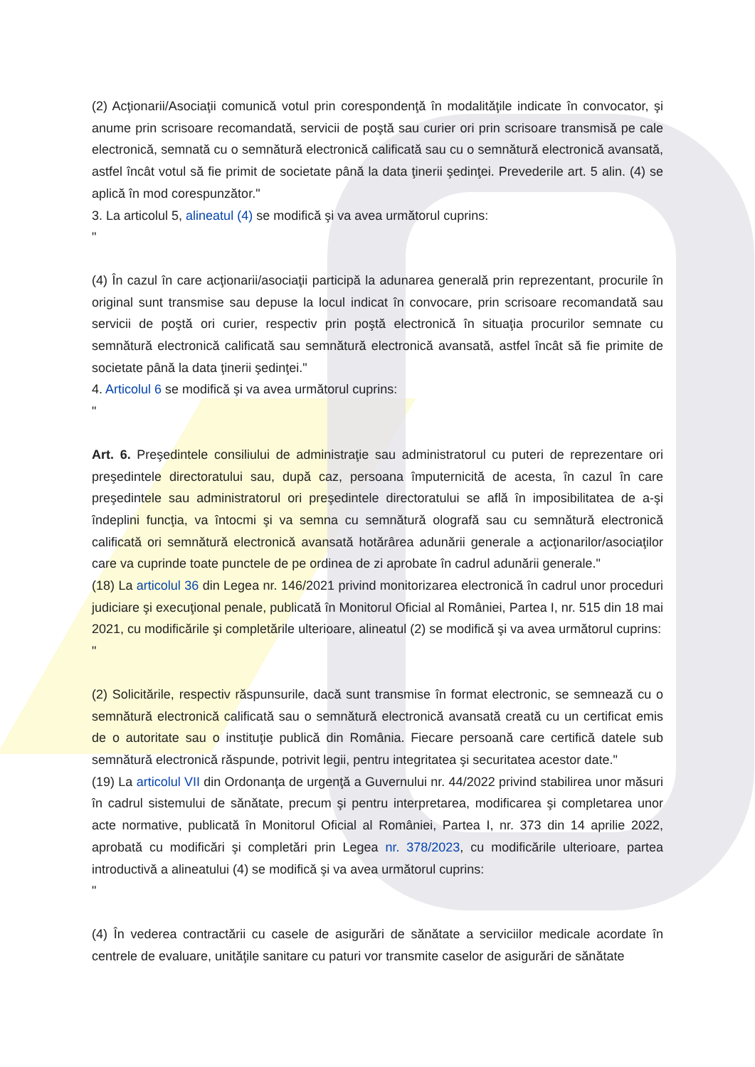(2) Acţionarii/Asociaţii comunică votul prin corespondenţă în modalităţile indicate în convocator, şi anume prin scrisoare recomandată, servicii de poştă sau curier ori prin scrisoare transmisă pe cale electronică, semnată cu o semnătură electronică calificată sau cu o semnătură electronică avansată, astfel încât votul să fie primit de societate până la data ţinerii şedinţei. Prevederile art. 5 alin. (4) se aplică în mod corespunzător."
3. La articolul 5, alineatul (4) se modifică şi va avea următorul cuprins:
"
(4) În cazul în care acţionarii/asociaţii participă la adunarea generală prin reprezentant, procurile în original sunt transmise sau depuse la locul indicat în convocare, prin scrisoare recomandată sau servicii de poştă ori curier, respectiv prin poştă electronică în situaţia procurilor semnate cu semnătură electronică calificată sau semnătură electronică avansată, astfel încât să fie primite de societate până la data ţinerii şedinţei."
4. Articolul 6 se modifică şi va avea următorul cuprins:
"
Art. 6. Preşedintele consiliului de administraţie sau administratorul cu puteri de reprezentare ori preşedintele directoratului sau, după caz, persoana împuternicită de acesta, în cazul în care preşedintele sau administratorul ori preşedintele directoratului se află în imposibilitatea de a-şi îndeplini funcţia, va întocmi şi va semna cu semnătură olografă sau cu semnătură electronică calificată ori semnătură electronică avansată hotărârea adunării generale a acţionarilor/asociaţilor care va cuprinde toate punctele de pe ordinea de zi aprobate în cadrul adunării generale."
(18) La articolul 36 din Legea nr. 146/2021 privind monitorizarea electronică în cadrul unor proceduri judiciare şi execuţional penale, publicată în Monitorul Oficial al României, Partea I, nr. 515 din 18 mai 2021, cu modificările şi completările ulterioare, alineatul (2) se modifică şi va avea următorul cuprins:
"
(2) Solicitările, respectiv răspunsurile, dacă sunt transmise în format electronic, se semnează cu o semnătură electronică calificată sau o semnătură electronică avansată creată cu un certificat emis de o autoritate sau o instituţie publică din România. Fiecare persoană care certifică datele sub semnătură electronică răspunde, potrivit legii, pentru integritatea şi securitatea acestor date."
(19) La articolul VII din Ordonanţa de urgenţă a Guvernului nr. 44/2022 privind stabilirea unor măsuri în cadrul sistemului de sănătate, precum şi pentru interpretarea, modificarea şi completarea unor acte normative, publicată în Monitorul Oficial al României, Partea I, nr. 373 din 14 aprilie 2022, aprobată cu modificări şi completări prin Legea nr. 378/2023, cu modificările ulterioare, partea introductivă a alineatului (4) se modifică şi va avea următorul cuprins:
"
(4) În vederea contractării cu casele de asigurări de sănătate a serviciilor medicale acordate în centrele de evaluare, unităţile sanitare cu paturi vor transmite caselor de asigurări de sănătate